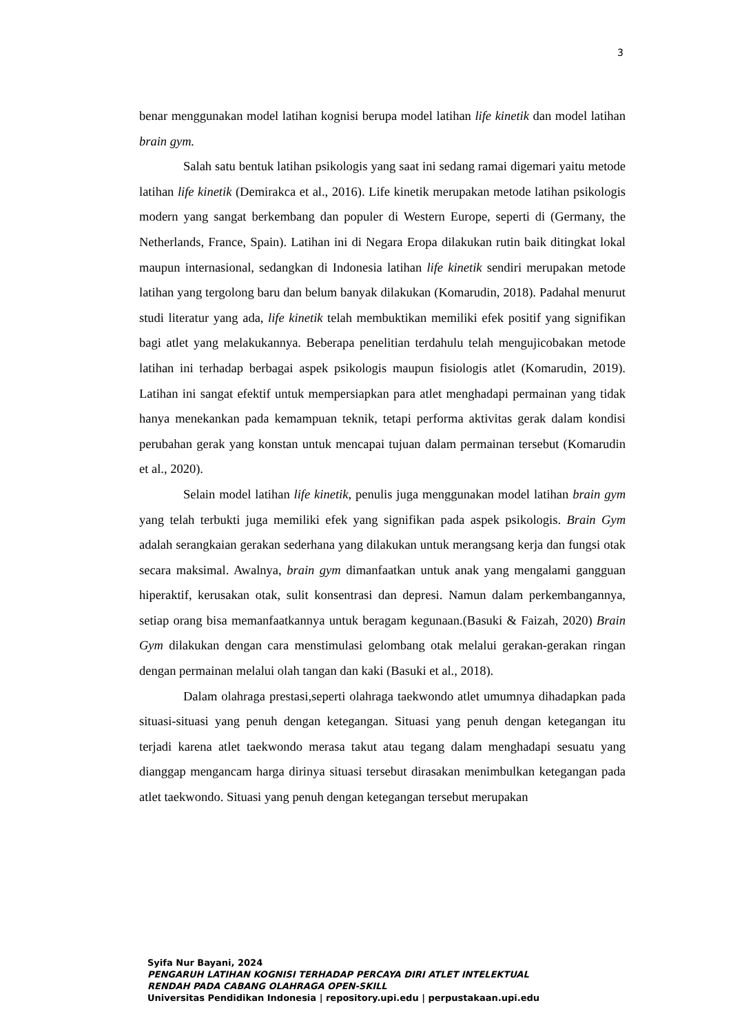3
benar menggunakan model latihan kognisi berupa model latihan life kinetik dan model latihan brain gym.
Salah satu bentuk latihan psikologis yang saat ini sedang ramai digemari yaitu metode latihan life kinetik (Demirakca et al., 2016). Life kinetik merupakan metode latihan psikologis modern yang sangat berkembang dan populer di Western Europe, seperti di (Germany, the Netherlands, France, Spain). Latihan ini di Negara Eropa dilakukan rutin baik ditingkat lokal maupun internasional, sedangkan di Indonesia latihan life kinetik sendiri merupakan metode latihan yang tergolong baru dan belum banyak dilakukan (Komarudin, 2018). Padahal menurut studi literatur yang ada, life kinetik telah membuktikan memiliki efek positif yang signifikan bagi atlet yang melakukannya. Beberapa penelitian terdahulu telah mengujicobakan metode latihan ini terhadap berbagai aspek psikologis maupun fisiologis atlet (Komarudin, 2019). Latihan ini sangat efektif untuk mempersiapkan para atlet menghadapi permainan yang tidak hanya menekankan pada kemampuan teknik, tetapi performa aktivitas gerak dalam kondisi perubahan gerak yang konstan untuk mencapai tujuan dalam permainan tersebut (Komarudin et al., 2020).
Selain model latihan life kinetik, penulis juga menggunakan model latihan brain gym yang telah terbukti juga memiliki efek yang signifikan pada aspek psikologis. Brain Gym adalah serangkaian gerakan sederhana yang dilakukan untuk merangsang kerja dan fungsi otak secara maksimal. Awalnya, brain gym dimanfaatkan untuk anak yang mengalami gangguan hiperaktif, kerusakan otak, sulit konsentrasi dan depresi. Namun dalam perkembangannya, setiap orang bisa memanfaatkannya untuk beragam kegunaan.(Basuki & Faizah, 2020) Brain Gym dilakukan dengan cara menstimulasi gelombang otak melalui gerakan-gerakan ringan dengan permainan melalui olah tangan dan kaki (Basuki et al., 2018).
Dalam olahraga prestasi,seperti olahraga taekwondo atlet umumnya dihadapkan pada situasi-situasi yang penuh dengan ketegangan. Situasi yang penuh dengan ketegangan itu terjadi karena atlet taekwondo merasa takut atau tegang dalam menghadapi sesuatu yang dianggap mengancam harga dirinya situasi tersebut dirasakan menimbulkan ketegangan pada atlet taekwondo. Situasi yang penuh dengan ketegangan tersebut merupakan
Syifa Nur Bayani, 2024
PENGARUH LATIHAN KOGNISI TERHADAP PERCAYA DIRI ATLET INTELEKTUAL
RENDAH PADA CABANG OLAHRAGA OPEN-SKILL
Universitas Pendidikan Indonesia | repository.upi.edu | perpustakaan.upi.edu